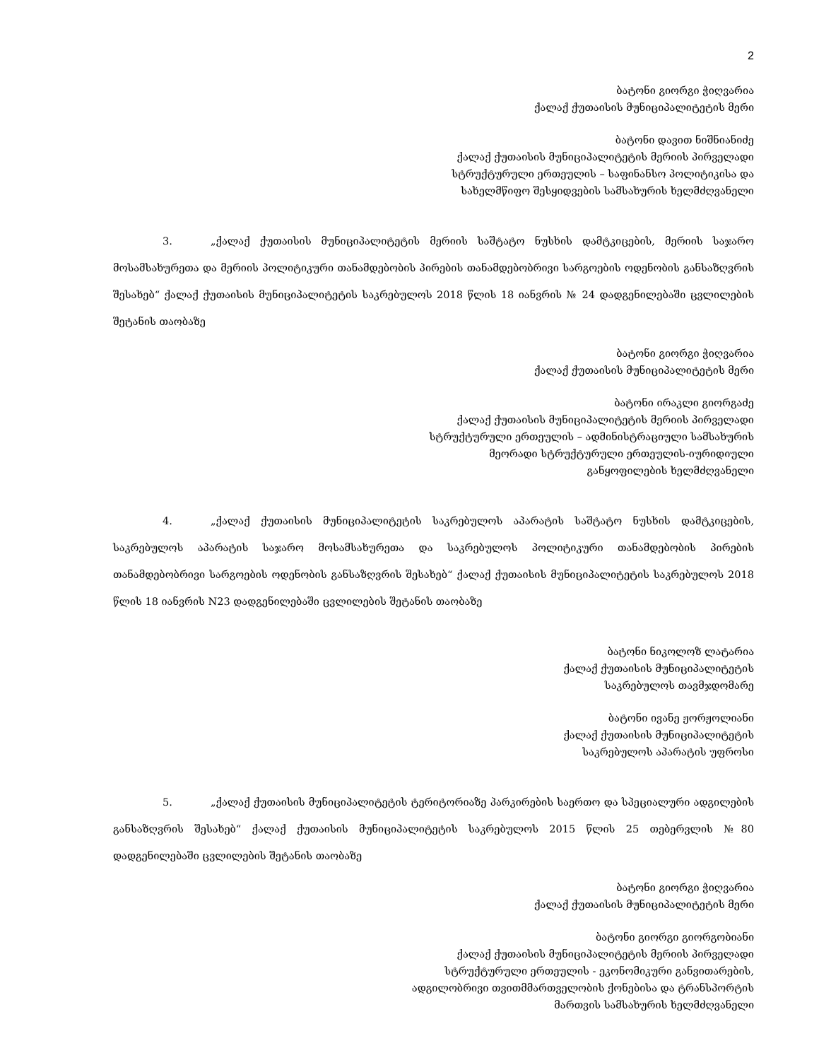2
ბატონი გიორგი ჭიღვარია
ქალაქ ქუთაისის მუნიციპალიტეტის მერი
ბატონი დავით ნიშნიანიძე
ქალაქ ქუთაისის მუნიციპალიტეტის მერიის პირველადი
სტრუქტურული ერთეულის – საფინანსო პოლიტიკისა და
სახელმწიფო შესყიდვების სამსახურის ხელმძღვანელი
3. „ქალაქ ქუთაისის მუნიციპალიტეტის მერიის საშტატო ნუსხის დამტკიცების, მერიის საჯარო მოსამსახურეთა და მერიის პოლიტიკური თანამდებობის პირების თანამდებობრივი სარგოების ოდენობის განსაზღვრის შესახებ“ ქალაქ ქუთაისის მუნიციპალიტეტის საკრებულოს 2018 წლის 18 იანვრის № 24 დადგენილებაში ცვლილების შეტანის თაობაზე
ბატონი გიორგი ჭიღვარია
ქალაქ ქუთაისის მუნიციპალიტეტის მერი
ბატონი ირაკლი გიორგაძე
ქალაქ ქუთაისის მუნიციპალიტეტის მერიის პირველადი
სტრუქტურული ერთეულის – ადმინისტრაციული სამსახურის
მეორადი სტრუქტურული ერთეულის-იურიდიული
განყოფილების ხელმძღვანელი
4. „ქალაქ ქუთაისის მუნიციპალიტეტის საკრებულოს აპარატის საშტატო ნუსხის დამტკიცების, საკრებულოს აპარატის საჯარო მოსამსახურეთა და საკრებულოს პოლიტიკური თანამდებობის პირების თანამდებობრივი სარგოების ოდენობის განსაზღვრის შესახებ“ ქალაქ ქუთაისის მუნიციპალიტეტის საკრებულოს 2018 წლის 18 იანვრის N23 დადგენილებაში ცვლილების შეტანის თაობაზე
ბატონი ნიკოლოზ ლატარია
ქალაქ ქუთაისის მუნიციპალიტეტის
საკრებულოს თავმჯდომარე
ბატონი ივანე ჟორჟოლიანი
ქალაქ ქუთაისის მუნიციპალიტეტის
საკრებულოს აპარატის უფროსი
5. „ქალაქ ქუთაისის მუნიციპალიტეტის ტერიტორიაზე პარკირების საერთო და სპეციალური ადგილების განსაზღვრის შესახებ“ ქალაქ ქუთაისის მუნიციპალიტეტის საკრებულოს 2015 წლის 25 თებერვლის №80 დადგენილებაში ცვლილების შეტანის თაობაზე
ბატონი გიორგი ჭიღვარია
ქალაქ ქუთაისის მუნიციპალიტეტის მერი
ბატონი გიორგი გიორგობიანი
ქალაქ ქუთაისის მუნიციპალიტეტის მერიის პირველადი
სტრუქტურული ერთეულის - ეკონომიკური განვითარების,
ადგილობრივი თვითმმართველობის ქონებისა და ტრანსპორტის
მართვის სამსახურის ხელმძღვანელი